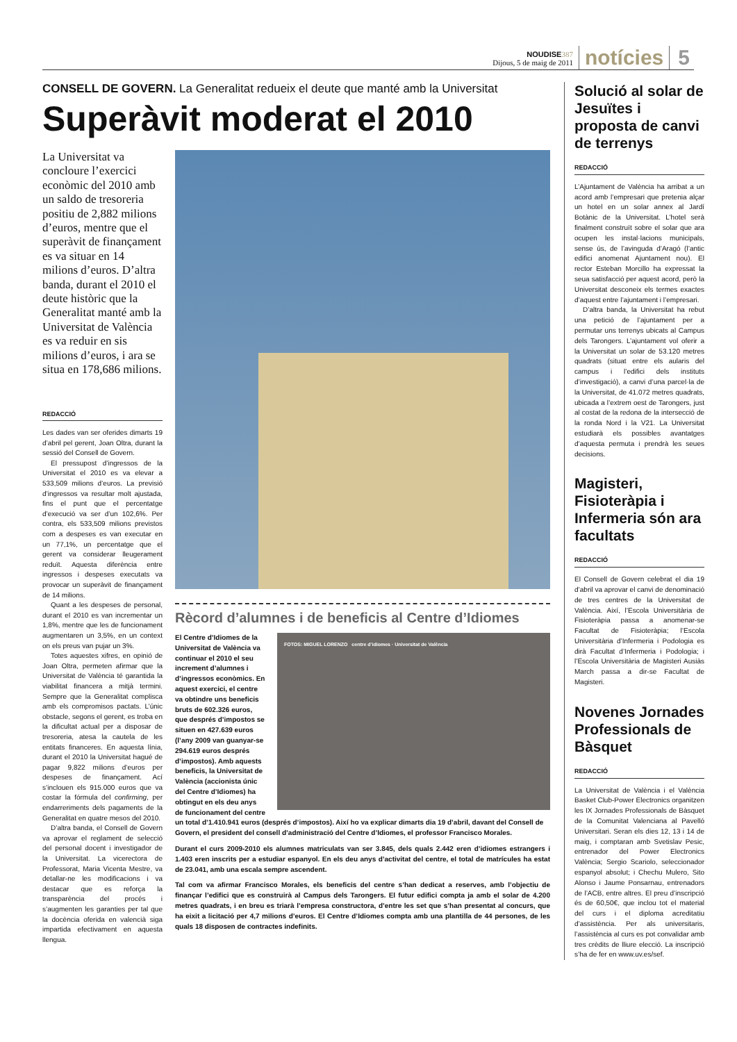NOUDISE 387
Dijous, 5 de maig de 2011
notícies
5
CONSELL DE GOVERN. La Generalitat redueix el deute que manté amb la Universitat
Superàvit moderat el 2010
La Universitat va concloure l’exercici econòmic del 2010 amb un saldo de tresoreria positiu de 2,882 milions d’euros, mentre que el superàvit de finançament es va situar en 14 milions d’euros. D’altra banda, durant el 2010 el deute històric que la Generalitat manté amb la Universitat de València es va reduir en sis milions d’euros, i ara se situa en 178,686 milions.
REDACCIÓ
Les dades van ser oferides dimarts 19 d’abril pel gerent, Joan Oltra, durant la sessió del Consell de Govern.
El pressupost d’ingressos de la Universitat el 2010 es va elevar a 533,509 milions d’euros. La previsió d’ingressos va resultar molt ajustada, fins el punt que el percentatge d’execució va ser d’un 102,6%. Per contra, els 533,509 milions previstos com a despeses es van executar en un 77,1%, un percentatge que el gerent va considerar lleugerament reduït. Aquesta diferència entre ingressos i despeses executats va provocar un superàvit de finançament de 14 milions.
Quant a les despeses de personal, durant el 2010 es van incrementar un 1,8%, mentre que les de funcionament augmentaren un 3,5%, en un context on els preus van pujar un 3%.
Totes aquestes xifres, en opinió de Joan Oltra, permeten afirmar que la Universitat de València té garantida la viabilitat financera a mitjà termini. Sempre que la Generalitat complisca amb els compromisos pactats. L’únic obstacle, segons el gerent, es troba en la dificultat actual per a disposar de tresoreria, atesa la cautela de les entitats financeres. En aquesta línia, durant el 2010 la Universitat hagué de pagar 9,822 milions d’euros per despeses de finançament. Ací s’inclouen els 915.000 euros que va costar la fórmula del confirming, per endarreriments dels pagaments de la Generalitat en quatre mesos del 2010.
D’altra banda, el Consell de Govern va aprovar el reglament de selecció del personal docent i investigador de la Universitat. La vicerectora de Professorat, Maria Vicenta Mestre, va detallar-ne les modificacions i va destacar que es reforça la transparència del procés i s’augmenten les garanties per tal que la docència oferida en valencià siga impartida efectivament en aquesta llengua.
Rècord d’alumnes i de beneficis al Centre d’Idiomes
FOTOS: MIGUEL LORENZO centre d’idiomes · Universitat de València
El Centre d’Idiomes de la Universitat de València va continuar el 2010 el seu increment d’alumnes i d’ingressos econòmics. En aquest exercici, el centre va obtindre uns beneficis bruts de 602.326 euros, que després d’impostos se situen en 427.639 euros (l’any 2009 van guanyar-se 294.619 euros després d’impostos). Amb aquests beneficis, la Universitat de València (accionista únic del Centre d’Idiomes) ha obtingut en els deu anys de funcionament del centre un total d’1.410.941 euros (després d’impostos). Així ho va explicar dimarts dia 19 d’abril, davant del Consell de Govern, el president del consell d’administració del Centre d’Idiomes, el professor Francisco Morales.
Durant el curs 2009-2010 els alumnes matriculats van ser 3.845, dels quals 2.442 eren d’idiomes estrangers i 1.403 eren inscrits per a estudiar espanyol. En els deu anys d’activitat del centre, el total de matrícules ha estat de 23.041, amb una escala sempre ascendent.
Tal com va afirmar Francisco Morales, els beneficis del centre s’han dedicat a reserves, amb l’objectiu de finançar l’edifici que es construirà al Campus dels Tarongers. El futur edifici compta ja amb el solar de 4.200 metres quadrats, i en breu es triarà l’empresa constructora, d’entre les set que s’han presentat al concurs, que ha eixit a licitació per 4,7 milions d’euros. El Centre d’Idiomes compta amb una plantilla de 44 persones, de les quals 18 disposen de contractes indefinits.
Solució al solar de Jesuïtes i proposta de canvi de terrenys
REDACCIÓ
L’Ajuntament de València ha arribat a un acord amb l’empresari que pretenia alçar un hotel en un solar annex al Jardí Botànic de la Universitat. L’hotel serà finalment construït sobre el solar que ara ocupen les instal·lacions municipals, sense ús, de l’avinguda d’Aragó (l’antic edifici anomenat Ajuntament nou). El rector Esteban Morcillo ha expressat la seua satisfacció per aquest acord, però la Universitat desconeix els termes exactes d’aquest entre l’ajuntament i l’empresari.
D’altra banda, la Universitat ha rebut una petició de l’ajuntament per a permutar uns terrenys ubicats al Campus dels Tarongers. L’ajuntament vol oferir a la Universitat un solar de 53.120 metres quadrats (situat entre els aularis del campus i l’edifici dels instituts d’investigació), a canvi d’una parcel·la de la Universitat, de 41.072 metres quadrats, ubicada a l’extrem oest de Tarongers, just al costat de la redona de la intersecció de la ronda Nord i la V21. La Universitat estudiarà els possibles avantatges d’aquesta permuta i prendrà les seues decisions.
Magisteri, Fisioteràpia i Infermeria són ara facultats
REDACCIÓ
El Consell de Govern celebrat el dia 19 d’abril va aprovar el canvi de denominació de tres centres de la Universitat de València. Així, l’Escola Universitària de Fisioteràpia passa a anomenar-se Facultat de Fisioteràpia; l’Escola Universitària d’Infermeria i Podologia es dirà Facultat d’Infermeria i Podologia; i l’Escola Universitària de Magisteri Ausiàs March passa a dir-se Facultat de Magisteri.
Novenes Jornades Professionals de Bàsquet
REDACCIÓ
La Universitat de València i el València Basket Club-Power Electronics organitzen les IX Jornades Professionals de Bàsquet de la Comunitat Valenciana al Pavelló Universitari. Seran els dies 12, 13 i 14 de maig, i comptaran amb Svetislav Pesic, entrenador del Power Electronics València; Sergio Scariolo, seleccionador espanyol absolut; i Chechu Mulero, Sito Alonso i Jaume Ponsarnau, entrenadors de l’ACB, entre altres. El preu d’inscripció és de 60,50€, que inclou tot el material del curs i el diploma acreditatiu d’assistència. Per als universitaris, l’assistència al curs es pot convalidar amb tres crèdits de lliure elecció. La inscripció s’ha de fer en www.uv.es/sef.